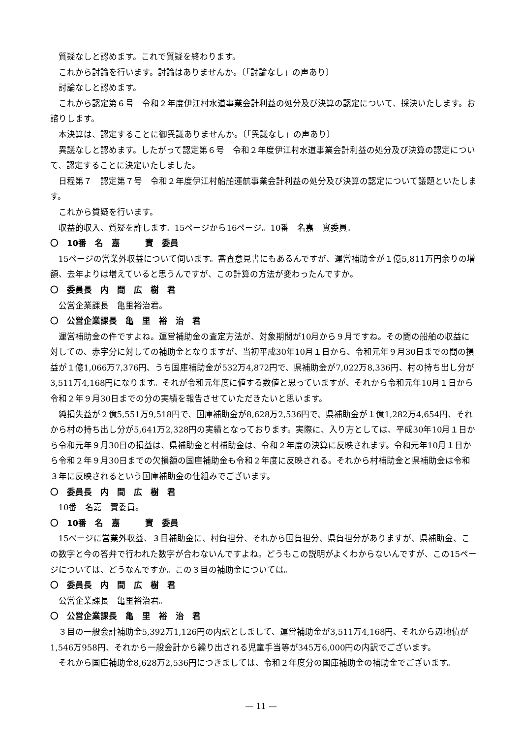質疑なしと認めます。これで質疑を終わります。
これから討論を行います。討論はありませんか。〔「討論なし」の声あり〕
討論なしと認めます。
これから認定第６号　令和２年度伊江村水道事業会計利益の処分及び決算の認定について、採決いたします。お諮りします。
本決算は、認定することに御異議ありませんか。〔「異議なし」の声あり〕
異議なしと認めます。したがって認定第６号　令和２年度伊江村水道事業会計利益の処分及び決算の認定について、認定することに決定いたしました。
日程第７　認定第７号　令和２年度伊江村船舶運航事業会計利益の処分及び決算の認定について議題といたします。
これから質疑を行います。
収益的収入、質疑を許します。15ページから16ページ。10番　名嘉　實委員。
〇　10番　名　嘉　　　實　委員
15ページの営業外収益について伺います。審査意見書にもあるんですが、運営補助金が１億5,811万円余りの増額、去年よりは増えていると思うんですが、この計算の方法が変わったんですか。
〇　委員長　内　間　広　樹　君
公営企業課長　亀里裕治君。
〇　公営企業課長　亀　里　裕　治　君
運営補助金の件ですよね。運営補助金の査定方法が、対象期間が10月から９月ですね。その間の船舶の収益に対しての、赤字分に対しての補助金となりますが、当初平成30年10月１日から、令和元年９月30日までの間の損益が１億1,066万7,376円、うち国庫補助金が532万4,872円で、県補助金が7,022万8,336円、村の持ち出し分が3,511万4,168円になります。それが令和元年度に値する数値と思っていますが、それから令和元年10月１日から令和２年９月30日までの分の実績を報告させていただきたいと思います。
純損失益が２億5,551万9,518円で、国庫補助金が8,628万2,536円で、県補助金が１億1,282万4,654円、それから村の持ち出し分が5,641万2,328円の実績となっております。実際に、入り方としては、平成30年10月１日から令和元年９月30日の損益は、県補助金と村補助金は、令和２年度の決算に反映されます。令和元年10月１日から令和２年９月30日までの欠損額の国庫補助金も令和２年度に反映される。それから村補助金と県補助金は令和３年に反映されるという国庫補助金の仕組みでございます。
〇　委員長　内　間　広　樹　君
10番　名嘉　實委員。
〇　10番　名　嘉　　　實　委員
15ページに営業外収益、３目補助金に、村負担分、それから国負担分、県負担分がありますが、県補助金、この数字と今の答弁で行われた数字が合わないんですよね。どうもこの説明がよくわからないんですが、この15ページについては、どうなんですか。この３目の補助金については。
〇　委員長　内　間　広　樹　君
公営企業課長　亀里裕治君。
〇　公営企業課長　亀　里　裕　治　君
３目の一般会計補助金5,392万1,126円の内訳としまして、運営補助金が3,511万4,168円、それから辺地債が1,546万958円、それから一般会計から繰り出される児童手当等が345万6,000円の内訳でございます。
それから国庫補助金8,628万2,536円につきましては、令和２年度分の国庫補助金の補助金でございます。
— 11 —